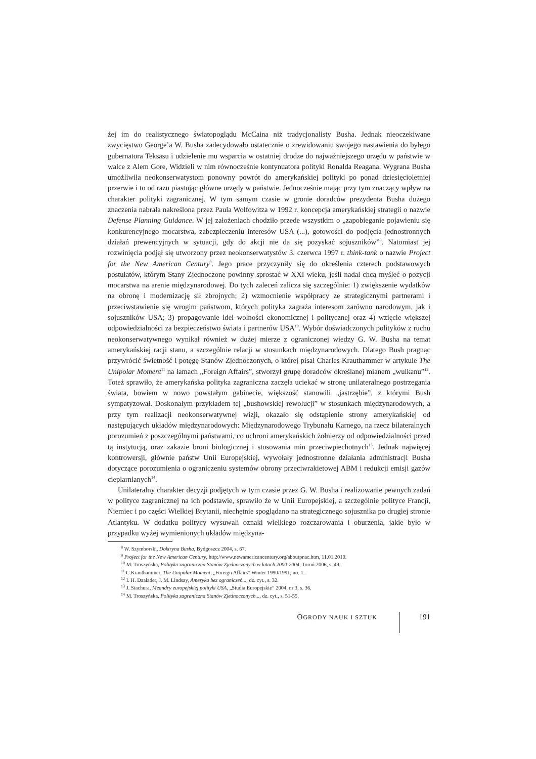żej im do realistycznego światopoglądu McCaina niż tradycjonalisty Busha. Jednak nieoczekiwane zwycięstwo George’a W. Busha zadecydowało ostatecznie o zrewidowaniu swojego nastawienia do byłego gubernatora Teksasu i udzielenie mu wsparcia w ostatniej drodze do najważniejszego urzędu w państwie w walce z Alem Gore, Widzieli w nim równocześnie kontynuatora polityki Ronalda Reagana. Wygrana Busha umożliwiła neokonserwatystom ponowny powrót do amerykańskiej polityki po ponad dziesięcioletniej przerwie i to od razu piastując główne urzędy w państwie. Jednocześnie mając przy tym znaczący wpływ na charakter polityki zagranicznej. W tym samym czasie w gronie doradców prezydenta Busha dużego znaczenia nabrała nakreślona przez Paula Wolfowitza w 1992 r. koncepcja amerykańskiej strategii o nazwie Defense Planning Guidance. W jej założeniach chodziło przede wszystkim o „zapobieganie pojawieniu się konkurencyjnego mocarstwa, zabezpieczeniu interesów USA (...), gotowości do podjęcia jednostronnych działań prewencyjnych w sytuacji, gdy do akcji nie da się pozyskać sojuszników”<sup>8</sup>. Natomiast jej rozwinięcia podjął się utworzony przez neokonserwatystów 3. czerwca 1997 r. think-tank o nazwie Project for the New American Century<sup>9</sup>. Jego prace przyczyniły się do określenia czterech podstawowych postulatów, którym Stany Zjednoczone powinny sprostać w XXI wieku, jeśli nadal chcą myśleć o pozycji mocarstwa na arenie międzynarodowej. Do tych zaleceń zalicza się szczególnie: 1) zwiększenie wydatków na obronę i modernizację sił zbrojnych; 2) wzmocnienie współpracy ze strategicznymi partnerami i przeciwstawienie się wrogim państwom, których polityka zagraża interesom zarówno narodowym, jak i sojuszników USA; 3) propagowanie idei wolności ekonomicznej i politycznej oraz 4) wzięcie większej odpowiedzialności za bezpieczeństwo świata i partnerów USA<sup>10</sup>. Wybór doświadczonych polityków z ruchu neokonserwatywnego wynikał również w dużej mierze z ograniczonej wiedzy G. W. Busha na temat amerykańskiej racji stanu, a szczególnie relacji w stosunkach międzynarodowych. Dlatego Bush pragnąc przywrócić świetność i potęgę Stanów Zjednoczonych, o której pisał Charles Krauthammer w artykule The Unipolar Moment<sup>11</sup> na łamach „Foreign Affairs”, stworzył grupę doradców określanej mianem „wulkanu”<sup>12</sup>. Toteż sprawiło, że amerykańska polityka zagraniczna zaczęła uciekać w stronę unilateralnego postrzegania świata, bowiem w nowo powstałym gabinecie, większość stanowili „jastrzębie”, z którymi Bush sympatyzował. Doskonałym przykładem tej „bushowskiej rewolucji” w stosunkach międzynarodowych, a przy tym realizacji neokonserwatywnej wizji, okazało się odstąpienie strony amerykańskiej od następujących układów międzynarodowych: Międzynarodowego Trybunału Karnego, na rzecz bilateralnych porozumień z poszczególnymi państwami, co uchroni amerykańskich żołnierzy od odpowiedzialności przed tą instytucją, oraz zakazie broni biologicznej i stosowania min przeciwpiechotnych<sup>13</sup>. Jednak najwięcej kontrowersji, głównie państw Unii Europejskiej, wywołały jednostronne działania administracji Busha dotyczące porozumienia o ograniczeniu systemów obrony przeciwrakietowej ABM i redukcji emisji gazów cieplarnianych<sup>14</sup>.
Unilateralny charakter decyzji podjętych w tym czasie przez G. W. Busha i realizowanie pewnych zadań w polityce zagranicznej na ich podstawie, sprawiło że w Unii Europejskiej, a szczególnie polityce Francji, Niemiec i po części Wielkiej Brytanii, niechętnie spoglądano na strategicznego sojusznika po drugiej stronie Atlantyku. W dodatku politycy wysuwali oznaki wielkiego rozczarowania i oburzenia, jakie było w przypadku wyżej wymienionych układów międzyna-
<sup>8</sup> W. Szymborski, Doktryna Busha, Bydgoszcz 2004, s. 67.
<sup>9</sup> Project for the New American Century, http://www.newamericancentury.org/aboutpnac.htm, 11.01.2010.
<sup>10</sup> M. Troszyńska, Polityka zagraniczna Stanów Zjednoczonych w latach 2000-2004, Toruń 2006, s. 49.
<sup>11</sup> C.Krauthammer, The Unipolar Moment, „Foreign Affairs” Winter 1990/1991, no. 1.
<sup>12</sup> I. H. Daalader, J. M. Lindsay, Ameryka bez ograniczeń..., dz. cyt., s. 32.
<sup>13</sup> J. Stachura, Meandry europejskiej polityki USA, „Studia Europejskie” 2004, nr 3, s. 36.
<sup>14</sup> M. Troszyńska, Polityka zagraniczna Stanów Zjednoczonych..., dz. cyt., s. 51-55.
OGRODY NAUK I SZTUK
191